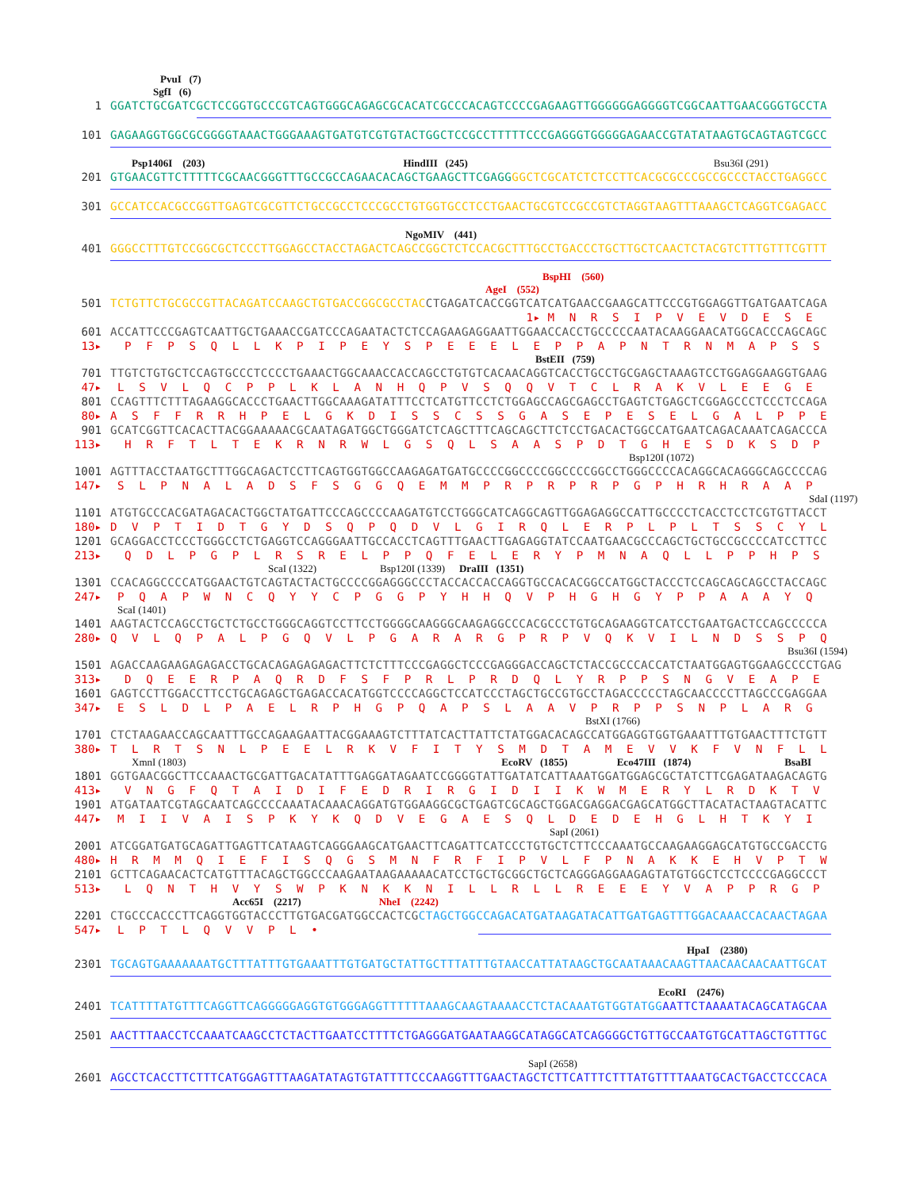PvuI (7)
SgfI (6)
1 GGATCTGCGATCGCTCCGGTGCCCGTCAGTGGGCAGAGCGCACATCGCCCACAGTCCCCGAGAAGTTGGGGGGAGGGGTCGGCAATTGAACGGGTGCCTA
101 GAGAAGGTGGCGCGGGGTAAACTGGGAAAGTGATGTCGTGTACTGGCTCCGCCTTTTTCCCGAGGGTGGGGGAGAACCGTATATAAGTGCAGTAGTCGCC
Psp1406I (203) HindIII (245) Bsu36I (291)
201 GTGAACGTTCTTTTTCGCAACGGGTTTGCCGCCAGAACACAGCTGAAGCTTCGAGG GGCTCGCATCTCTCCTTCACGCGCCCGCCGCCCTACCTGAGGCC
301 GCCATCCACGCCGGTTGAGTCGCGTTCTGCCGCCTCCCGCCTGTGGTGCCTCCTGAACTGCGTCCGCCGTCTAGGTAAGTTTAAAGCTCAGGTCGAGACC
NgoMIV (441)
401 GGGCCTTTGTCCGGCGCTCCCTTGGAGCCTACCTAGACTCAGCCGGCTCTCCACGCTTTGCCTGACCCTGCTTGCTCAACTCTACGTCTTTGTTTCGTTT
BspHI (560)
AgeI (552)
501 TCTGTTCTGCGCCGTTACAGATCCAAGCTGTGACCGGCGCCTAC CTGAGATCACCGGTCATCATGAACCGAAGCATTCCCGTGGAGGTTGATGAATCAGA
1▸ M N R S I P V E V D E S E
601 ACCATTCCCGAGTCAATTGCTGAAACCGATCCCAGAATACTCTCCAGAAGAGGAATTGGAACCACCTGCCCCCAATACAAGGAACATGGCACCCAGCAGC
13▸ P F P S Q L L K P I P E Y S P E E E L E P P A P N T R N M A P S S
BstEII (759)
701 TTGTCTGTGCTCCAGTGCCCTCCCCTGAAACTGGCAAACCACCAGCCTGTGTCACAACAGGTCACCTGCCTGCGAGCTAAAGTCCTGGAGGAAGGTGAAG
47▸ L S V L Q C P P L K L A N H Q P V S Q Q V T C L R A K V L E E G E
801 CCAGTTTCTTTAGAAGGCACCCTGAACTTGGCAAAGATATTTCCTCATGTTCCTCTGGAGCCAGCGAGCCTGAGTCTGAGCTCGGAGCCCTCCCTCCAGA
80▸ A S F F R R H P E L G K D I S S C S S G A S E P E S E L G A L P P E
901 GCATCGGTTCACACTTACGGAAAAACGCAATAGATGGCTGGGATCTCAGCTTTCAGCAGCTTCTCCTGACACTGGCCATGAATCAGACAAATCAGACCCA
113▸ H R F T L T E K R N R W L G S Q L S A A S P D T G H E S D K S D P
Bsp120I (1072)
1001 AGTTTACCTAATGCTTTGGCAGACTCCTTCAGTGGTGGCCAAGAGATGATGCCCCGGCCCCGGCCCCGGCCTGGGCCCCACAGGCACAGGGCAGCCCCAG
147▸ S L P N A L A D S F S G G Q E M M P R P R P R P G P H R H R A A P
SdaI (1197)
1101 ATGTGCCCACGATAGACACTGGCTATGATTCCCAGCCCCAAGATGTCCTGGGCATCAGGCAGTTGGAGAGGCCATTGCCCCTCACCTCCTCGTGTTACCT
180▸ D V P T I D T G Y D S Q P Q D V L G I R Q L E R P L P L T S S C Y L
1201 GCAGGACCTCCCTGGGCCTCTGAGGTCCAGGGAATTGCCACCTCAGTTTGAACTTGAGAGGTATCCAATGAACGCCCAGCTGCTGCCGCCCCATCCTTCC
213▸ Q D L P G P L R S R E L P P Q F E L E R Y P M N A Q L L P P H P S
ScaI (1322) Bsp120I (1339) DraIII (1351)
1301 CCACAGGCCCCATGGAACTGTCAGTACTACTGCCCCGGAGGGCCCTACCACCACCAGGTGCCACACGGCCATGGCTACCCTCCAGCAGCAGCCTACCAGC
247▸ P Q A P W N C Q Y Y C P G G P Y H H Q V P H G H G Y P P A A A Y Q
ScaI (1401)
1401 AAGTACTCCAGCCTGCTCTGCCTGGGCAGGTCCTTCCTGGGGCAAGGGCAAGAGGCCCACGCCCTGTGCAGAAGGTCATCCTGAATGACTCCAGCCCCCA
280▸ Q V L Q P A L P G Q V L P G A R A R G P R P V Q K V I L N D S S P Q
Bsu36I (1594)
1501 AGACCAAGAAGAGAGACCTGCACAGAGAGAGACTTCTCTTTCCCGAGGCTCCCGAGGGACCAGCTCTACCGCCCACCATCTAATGGAGTGGAAGCCCCTGAG
313▸ D Q E E R P A Q R D F S F P R L P R D Q L Y R P P S N G V E A P E
1601 GAGTCCTTGGACCTTCCTGCAGAGCTGAGACCACATGGTCCCCAGGCTCCATCCCTAGCTGCCGTGCCTAGACCCCCTAGCAACCCCTTAGCCCGAGGAA
347▸ E S L D L P A E L R P H G P Q A P S L A A V P R P P S N P L A R G
BstXI (1766)
1701 CTCTAAGAACCAGCAATTTGCCAGAAGAATTACGGAAAGTCTTTATCACTTATTCTATGGACACAGCCATGGAGGTGGTGAAATTTGTGAACTTTCTGTT
380▸ T L R T S N L P E E L R K V F I T Y S M D T A M E V V K F V N F L L
XmnI (1803) EcoRV (1855) Eco47III (1874) BsaBI
1801 GGTGAACGGCTTCCAAACTGCGATTGACATATTTGAGGATAGAATCCGGGGTATTGATATCATTAAATGGATGGAGCGCTATCTTCGAGATAAGACAGTG
413▸ V N G F Q T A I D I F E D R I R G I D I I K W M E R Y L R D K T V
1901 ATGATAATCGTAGCAATCAGCCCCAAATACAAACAGGATGTGGAAGGCGCTGAGTCGCAGCTGGACGAGGACGAGCATGGCTTACATACTAAGTACATTC
447▸ M I I V A I S P K Y K Q D V E G A E S Q L D E D E H G L H T K Y I
SapI (2061)
2001 ATCGGATGATGCAGATTGAGTTCATAAGTCAGGGAAGCATGAACTTCAGATTCATCCCTGTGCTCTTCCCAAATGCCAAGAAGGAGCATGTGCCGACCTG
480▸ H R M M Q I E F I S Q G S M N F R F I P V L F P N A K K E H V P T W
2101 GCTTCAGAACACTCATGTTTACAGCTGGCCCAAGAATAAGAAAAACATCCTGCTGCGGCTGCTCAGGGAGGAAGAGTATGTGGCTCCTCCCCGAGGCCCT
513▸ L Q N T H V Y S W P K N K K N I L L R L L R E E E Y V A P P R G P
Acc65I (2217) NheI (2242)
2201 CTGCCCACCCTTCAGGTGGTACCCTTGTGACGATGGCCACTCG CTAGCTGGCCAGACATGATAAGATACATTGATGAGTTTGGACAAACCACAACTAGAA
547▸ L P T L Q V V P L •
HpaI (2380)
2301 TGCAGTGAAAAAAATGCTTTATTTGTGAAATTTGTGATGCTATTGCTTTATTTGTAACCATTATAAGCTGCAATAAACAAGTTAACAACAACAATTGCAT
EcoRI (2476)
2401 TCATTTTATGTTTCAGGTTCAGGGGGAGGTGTGGGAGGTTTTTTAAAGCAAGTAAAACCTCTACAAATGTGGTATGG AATTCTAAAATACAGCATAGCAA
2501 AACTTTAACCTCCAAATCAAGCCTCTACTTGAATCCTTTTCTGAGGGATGAATAAGGCATAGGCATCAGGGGCTGTTGCCAATGTGCATTAGCTGTTTGC
SapI (2658)
2601 AGCCTCACCTTCTTTCATGGAGTTTAAGATATAGTGTATTTTCCCAAGGTTTGAACTAGCTCTTCATTTCTTTATGTTTTAAATGCACTGACCTCCCACA